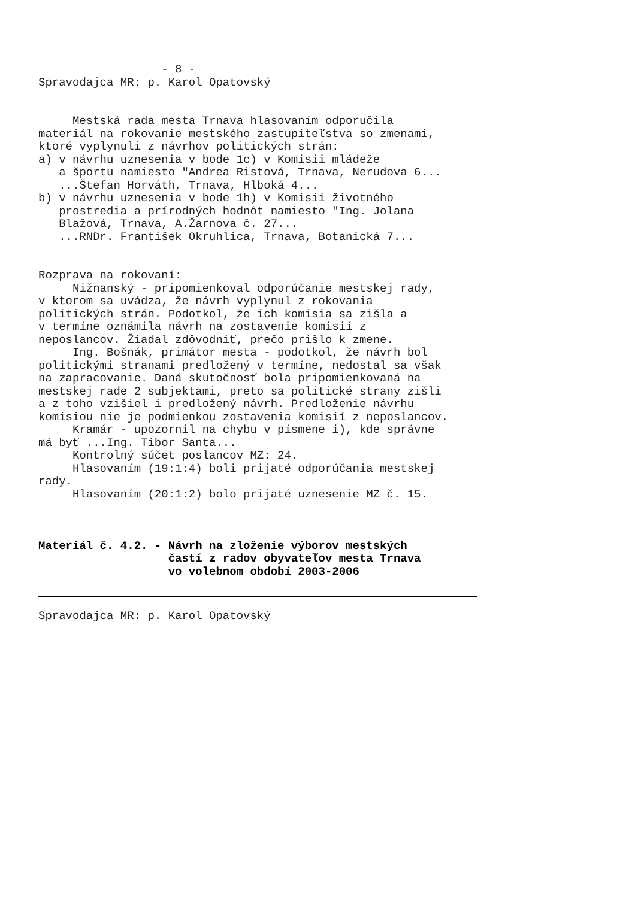- 8 -
Spravodajca MR: p. Karol Opatovský
Mestská rada mesta Trnava hlasovaním odporučila materiál na rokovanie mestského zastupiteľstva so zmenami, ktoré vyplynuli z návrhov politických strán: a) v návrhu uznesenia v bode 1c) v Komisii mládeže a športu namiesto "Andrea Ristová, Trnava, Nerudova 6... ...Štefan Horváth, Trnava, Hlboká 4... b) v návrhu uznesenia v bode 1h) v Komisii životného prostredia a prírodných hodnôt namiesto "Ing. Jolana Blažová, Trnava, A.Žarnova č. 27... ...RNDr. František Okruhlica, Trnava, Botanická 7...
Rozprava na rokovaní: Nižnanský - pripomienkoval odporúčanie mestskej rady, v ktorom sa uvádza, že návrh vyplynul z rokovania politických strán. Podotkol, že ich komisia sa zišla a v termíne oznámila návrh na zostavenie komisií z neposlancov. Žiadal zdôvodniť, prečo prišlo k zmene. Ing. Bošnák, primátor mesta - podotkol, že návrh bol politickými stranami predložený v termíne, nedostal sa však na zapracovanie. Daná skutočnosť bola pripomienkovaná na mestskej rade 2 subjektami, preto sa politické strany zišli a z toho vzišiel i predložený návrh. Predloženie návrhu komisiou nie je podmienkou zostavenia komisií z neposlancov. Kramár - upozornil na chybu v písmene i), kde správne má byť ...Ing. Tibor Santa... Kontrolný súčet poslancov MZ: 24. Hlasovaním (19:1:4) boli prijaté odporúčania mestskej rady. Hlasovaním (20:1:2) bolo prijaté uznesenie MZ č. 15.
Materiál č. 4.2. - Návrh na zloženie výborov mestských častí z radov obyvateľov mesta Trnava vo volebnom období 2003-2006
Spravodajca MR: p. Karol Opatovský